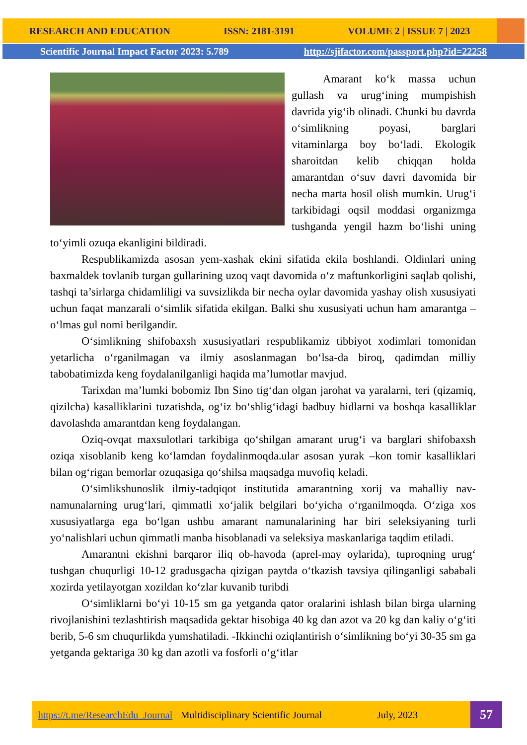RESEARCH AND EDUCATION ISSN: 2181-3191 VOLUME 2 | ISSUE 7 | 2023
Scientific Journal Impact Factor 2023: 5.789 http://sjifactor.com/passport.php?id=22258
Amarant ko‘k massa uchun gullash va urug‘ining mumpishish davrida yig‘ib olinadi. Chunki bu davrda o‘simlikning poyasi, barglari vitaminlarga boy bo‘ladi. Ekologik sharoitdan kelib chiqqan holda amarantdan o‘suv davri davomida bir necha marta hosil olish mumkin. Urug‘i tarkibidagi oqsil moddasi organizmga tushganda yengil hazm bo‘lishi uning to‘yimli ozuqa ekanligini bildiradi.
Respublikamizda asosan yem-xashak ekini sifatida ekila boshlandi. Oldinlari uning baxmaldek tovlanib turgan gullarining uzoq vaqt davomida o‘z maftunkorligini saqlab qolishi, tashqi ta’sirlarga chidamliligi va suvsizlikda bir necha oylar davomida yashay olish xususiyati uchun faqat manzarali o‘simlik sifatida ekilgan. Balki shu xususiyati uchun ham amarantga – o‘lmas gul nomi berilgandir.
O‘simlikning shifobaxsh xususiyatlari respublikamiz tibbiyot xodimlari tomonidan yetarlicha o‘rganilmagan va ilmiy asoslanmagan bo‘lsa-da biroq, qadimdan milliy tabobatimizda keng foydalanilganligi haqida ma’lumotlar mavjud.
Tarixdan ma’lumki bobomiz Ibn Sino tig‘dan olgan jarohat va yaralarni, teri (qizamiq, qizilcha) kasalliklarini tuzatishda, og‘iz bo‘shlig‘idagi badbuy hidlarni va boshqa kasalliklar davolashda amarantdan keng foydalangan.
Oziq-ovqat maxsulotlari tarkibiga qo‘shilgan amarant urug‘i va barglari shifobaxsh oziqa xisoblanib keng ko‘lamdan foydalinmoqda.ular asosan yurak –kon tomir kasalliklari bilan og‘rigan bemorlar ozuqasiga qo‘shilsa maqsadga muvofiq keladi.
O‘simlikshunoslik ilmiy-tadqiqot institutida amarantning xorij va mahalliy nav-namunalarning urug‘lari, qimmatli xo‘jalik belgilari bo‘yicha o‘rganilmoqda. O‘ziga xos xususiyatlarga ega bo‘lgan ushbu amarant namunalarining har biri seleksiyaning turli yo‘nalishlari uchun qimmatli manba hisoblanadi va seleksiya maskanlariga taqdim etiladi.
Amarantni ekishni barqaror iliq ob-havoda (aprel-may oylarida), tuproqning urug‘ tushgan chuqurligi 10-12 gradusgacha qizigan paytda o‘tkazish tavsiya qilinganligi sababali xozirda yetilayotgan xozildan ko‘zlar kuvanib turibdi
O‘simliklarni bo‘yi 10-15 sm ga yetganda qator oralarini ishlash bilan birga ularning rivojlanishini tezlashtirish maqsadida gektar hisobiga 40 kg dan azot va 20 kg dan kaliy o‘g‘iti berib, 5-6 sm chuqurlikda yumshatiladi. -Ikkinchi oziqlantirish o‘simlikning bo‘yi 30-35 sm ga yetganda gektariga 30 kg dan azotli va fosforli o‘g‘itlar
https://t.me/ResearchEdu_Journal Multidisciplinary Scientific Journal July, 2023
57